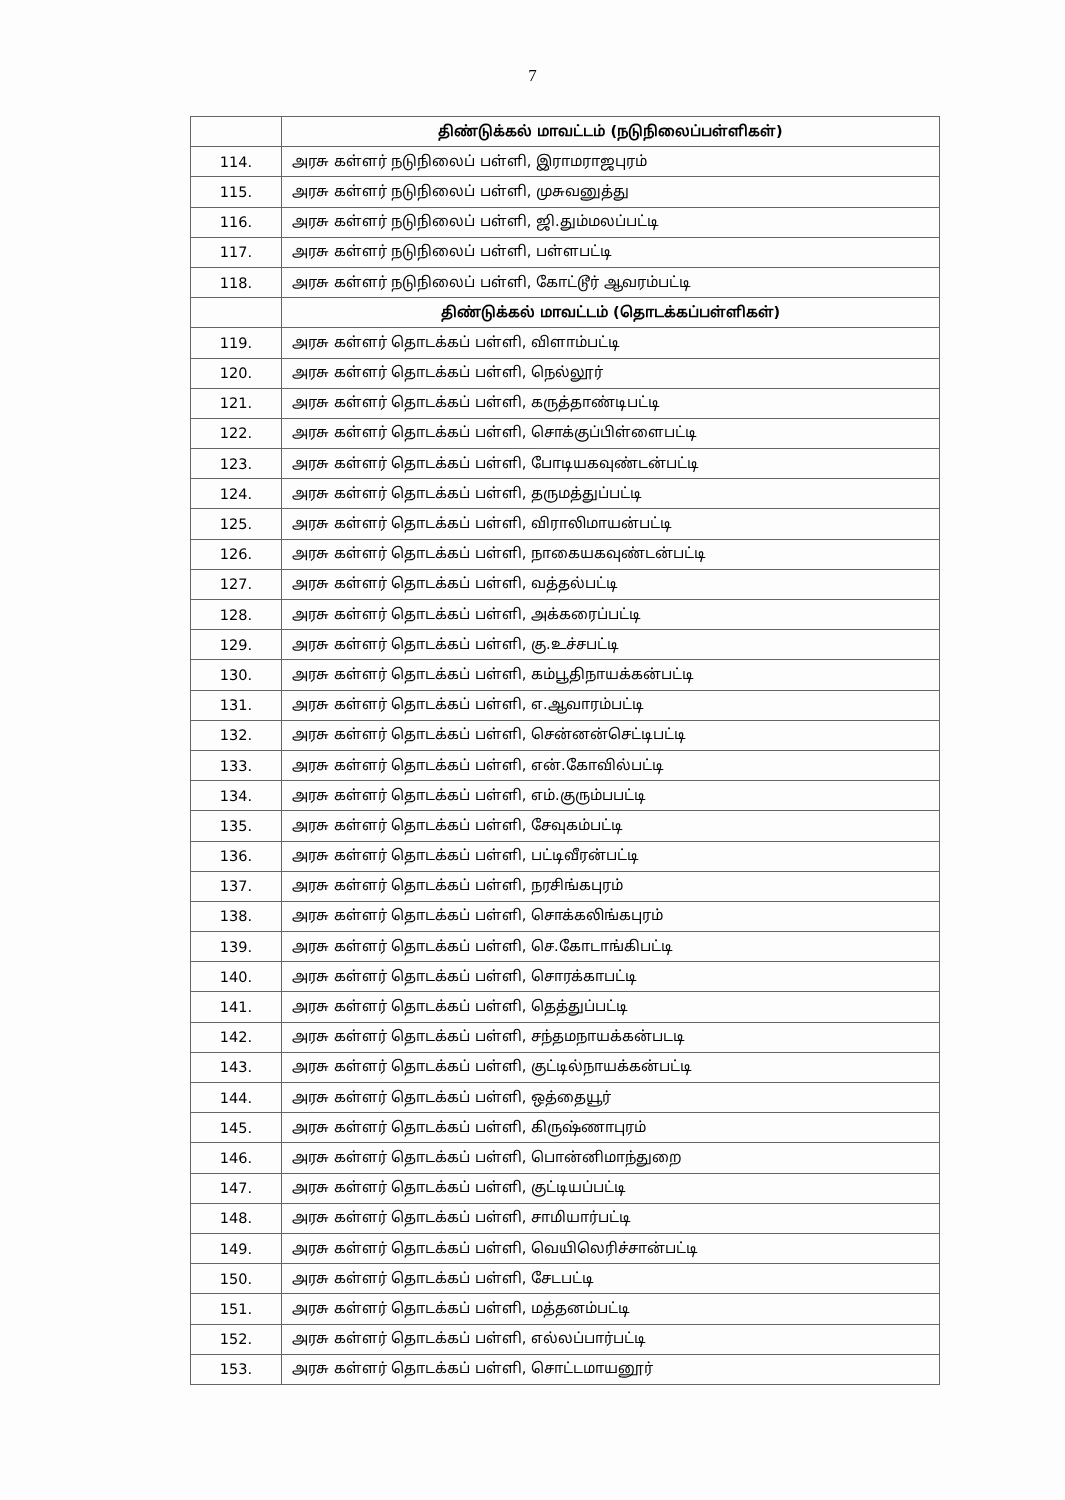7
| | திண்டுக்கல் மாவட்டம் (நடுநிலைப்பள்ளிகள்) |
| 114. | அரசு கள்ளர் நடுநிலைப் பள்ளி, இராமராஜபுரம் |
| 115. | அரசு கள்ளர் நடுநிலைப் பள்ளி, முசுவனுத்து |
| 116. | அரசு கள்ளர் நடுநிலைப் பள்ளி, ஜி.தும்மலப்பட்டி |
| 117. | அரசு கள்ளர் நடுநிலைப் பள்ளி, பள்ளபட்டி |
| 118. | அரசு கள்ளர் நடுநிலைப் பள்ளி, கோட்டூர் ஆவரம்பட்டி |
| | திண்டுக்கல் மாவட்டம் (தொடக்கப்பள்ளிகள்) |
| 119. | அரசு கள்ளர் தொடக்கப் பள்ளி, விளாம்பட்டி |
| 120. | அரசு கள்ளர் தொடக்கப் பள்ளி, நெல்லூர் |
| 121. | அரசு கள்ளர் தொடக்கப் பள்ளி, கருத்தாண்டிபட்டி |
| 122. | அரசு கள்ளர் தொடக்கப் பள்ளி, சொக்குப்பிள்ளைபட்டி |
| 123. | அரசு கள்ளர் தொடக்கப் பள்ளி, போடியகவுண்டன்பட்டி |
| 124. | அரசு கள்ளர் தொடக்கப் பள்ளி, தருமத்துப்பட்டி |
| 125. | அரசு கள்ளர் தொடக்கப் பள்ளி, விராலிமாயன்பட்டி |
| 126. | அரசு கள்ளர் தொடக்கப் பள்ளி, நாகையகவுண்டன்பட்டி |
| 127. | அரசு கள்ளர் தொடக்கப் பள்ளி, வத்தல்பட்டி |
| 128. | அரசு கள்ளர் தொடக்கப் பள்ளி, அக்கரைப்பட்டி |
| 129. | அரசு கள்ளர் தொடக்கப் பள்ளி, கு.உச்சபட்டி |
| 130. | அரசு கள்ளர் தொடக்கப் பள்ளி, கம்பூதிநாயக்கன்பட்டி |
| 131. | அரசு கள்ளர் தொடக்கப் பள்ளி, எ.ஆவாரம்பட்டி |
| 132. | அரசு கள்ளர் தொடக்கப் பள்ளி, சென்னன்செட்டிபட்டி |
| 133. | அரசு கள்ளர் தொடக்கப் பள்ளி, என்.கோவில்பட்டி |
| 134. | அரசு கள்ளர் தொடக்கப் பள்ளி, எம்.குரும்பபட்டி |
| 135. | அரசு கள்ளர் தொடக்கப் பள்ளி, சேவுகம்பட்டி |
| 136. | அரசு கள்ளர் தொடக்கப் பள்ளி, பட்டிவீரன்பட்டி |
| 137. | அரசு கள்ளர் தொடக்கப் பள்ளி, நரசிங்கபுரம் |
| 138. | அரசு கள்ளர் தொடக்கப் பள்ளி, சொக்கலிங்கபுரம் |
| 139. | அரசு கள்ளர் தொடக்கப் பள்ளி, செ.கோடாங்கிபட்டி |
| 140. | அரசு கள்ளர் தொடக்கப் பள்ளி, சொரக்காபட்டி |
| 141. | அரசு கள்ளர் தொடக்கப் பள்ளி, தெத்துப்பட்டி |
| 142. | அரசு கள்ளர் தொடக்கப் பள்ளி, சந்தமநாயக்கன்படடி |
| 143. | அரசு கள்ளர் தொடக்கப் பள்ளி, குட்டில்நாயக்கன்பட்டி |
| 144. | அரசு கள்ளர் தொடக்கப் பள்ளி, ஒத்தையூர் |
| 145. | அரசு கள்ளர் தொடக்கப் பள்ளி, கிருஷ்ணாபுரம் |
| 146. | அரசு கள்ளர் தொடக்கப் பள்ளி, பொன்னிமாந்துறை |
| 147. | அரசு கள்ளர் தொடக்கப் பள்ளி, குட்டியப்பட்டி |
| 148. | அரசு கள்ளர் தொடக்கப் பள்ளி, சாமியார்பட்டி |
| 149. | அரசு கள்ளர் தொடக்கப் பள்ளி, வெயிலெரிச்சான்பட்டி |
| 150. | அரசு கள்ளர் தொடக்கப் பள்ளி, சேடபட்டி |
| 151. | அரசு கள்ளர் தொடக்கப் பள்ளி, மத்தனம்பட்டி |
| 152. | அரசு கள்ளர் தொடக்கப் பள்ளி, எல்லப்பார்பட்டி |
| 153. | அரசு கள்ளர் தொடக்கப் பள்ளி, சொட்டமாயனூர் |